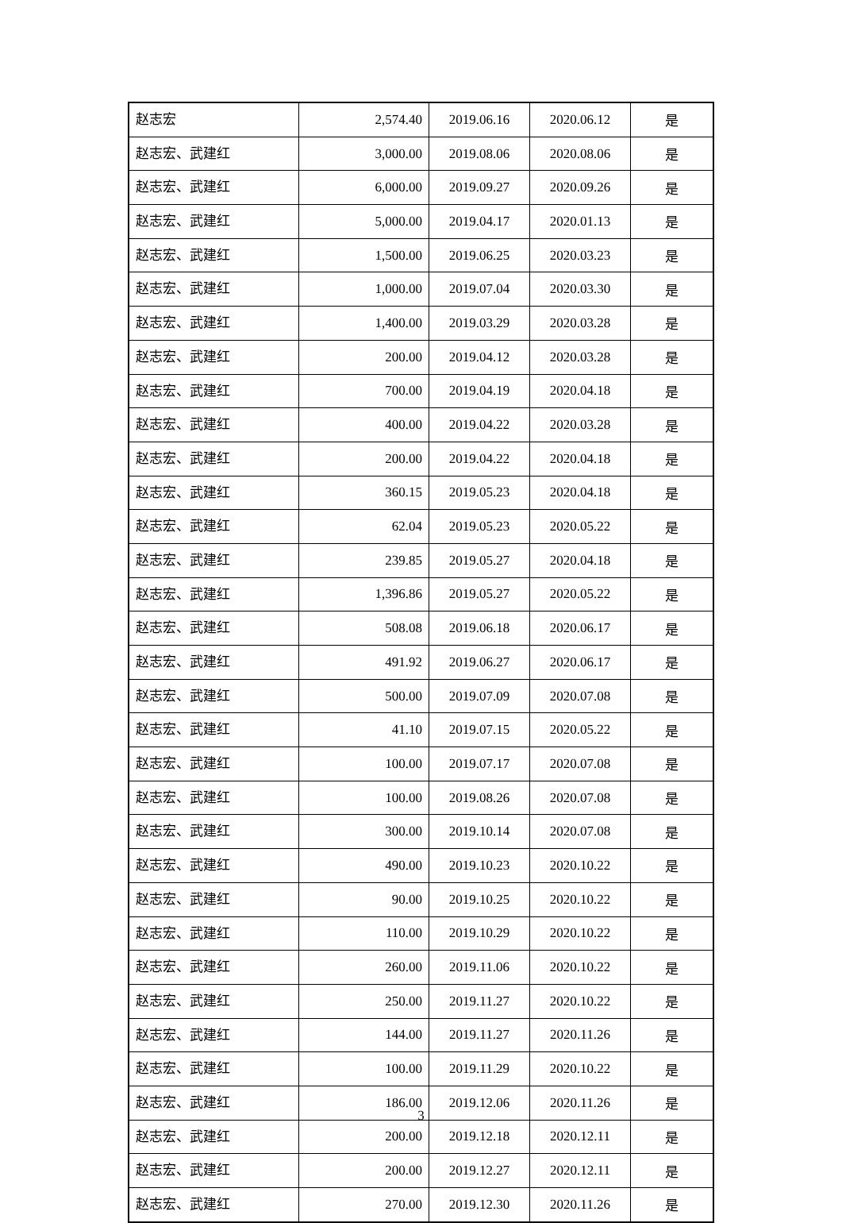| 赵志宏 | 2,574.40 | 2019.06.16 | 2020.06.12 | 是 |
| 赵志宏、武建红 | 3,000.00 | 2019.08.06 | 2020.08.06 | 是 |
| 赵志宏、武建红 | 6,000.00 | 2019.09.27 | 2020.09.26 | 是 |
| 赵志宏、武建红 | 5,000.00 | 2019.04.17 | 2020.01.13 | 是 |
| 赵志宏、武建红 | 1,500.00 | 2019.06.25 | 2020.03.23 | 是 |
| 赵志宏、武建红 | 1,000.00 | 2019.07.04 | 2020.03.30 | 是 |
| 赵志宏、武建红 | 1,400.00 | 2019.03.29 | 2020.03.28 | 是 |
| 赵志宏、武建红 | 200.00 | 2019.04.12 | 2020.03.28 | 是 |
| 赵志宏、武建红 | 700.00 | 2019.04.19 | 2020.04.18 | 是 |
| 赵志宏、武建红 | 400.00 | 2019.04.22 | 2020.03.28 | 是 |
| 赵志宏、武建红 | 200.00 | 2019.04.22 | 2020.04.18 | 是 |
| 赵志宏、武建红 | 360.15 | 2019.05.23 | 2020.04.18 | 是 |
| 赵志宏、武建红 | 62.04 | 2019.05.23 | 2020.05.22 | 是 |
| 赵志宏、武建红 | 239.85 | 2019.05.27 | 2020.04.18 | 是 |
| 赵志宏、武建红 | 1,396.86 | 2019.05.27 | 2020.05.22 | 是 |
| 赵志宏、武建红 | 508.08 | 2019.06.18 | 2020.06.17 | 是 |
| 赵志宏、武建红 | 491.92 | 2019.06.27 | 2020.06.17 | 是 |
| 赵志宏、武建红 | 500.00 | 2019.07.09 | 2020.07.08 | 是 |
| 赵志宏、武建红 | 41.10 | 2019.07.15 | 2020.05.22 | 是 |
| 赵志宏、武建红 | 100.00 | 2019.07.17 | 2020.07.08 | 是 |
| 赵志宏、武建红 | 100.00 | 2019.08.26 | 2020.07.08 | 是 |
| 赵志宏、武建红 | 300.00 | 2019.10.14 | 2020.07.08 | 是 |
| 赵志宏、武建红 | 490.00 | 2019.10.23 | 2020.10.22 | 是 |
| 赵志宏、武建红 | 90.00 | 2019.10.25 | 2020.10.22 | 是 |
| 赵志宏、武建红 | 110.00 | 2019.10.29 | 2020.10.22 | 是 |
| 赵志宏、武建红 | 260.00 | 2019.11.06 | 2020.10.22 | 是 |
| 赵志宏、武建红 | 250.00 | 2019.11.27 | 2020.10.22 | 是 |
| 赵志宏、武建红 | 144.00 | 2019.11.27 | 2020.11.26 | 是 |
| 赵志宏、武建红 | 100.00 | 2019.11.29 | 2020.10.22 | 是 |
| 赵志宏、武建红 | 186.00 | 2019.12.06 | 2020.11.26 | 是 |
| 赵志宏、武建红 | 200.00 | 2019.12.18 | 2020.12.11 | 是 |
| 赵志宏、武建红 | 200.00 | 2019.12.27 | 2020.12.11 | 是 |
| 赵志宏、武建红 | 270.00 | 2019.12.30 | 2020.11.26 | 是 |
3